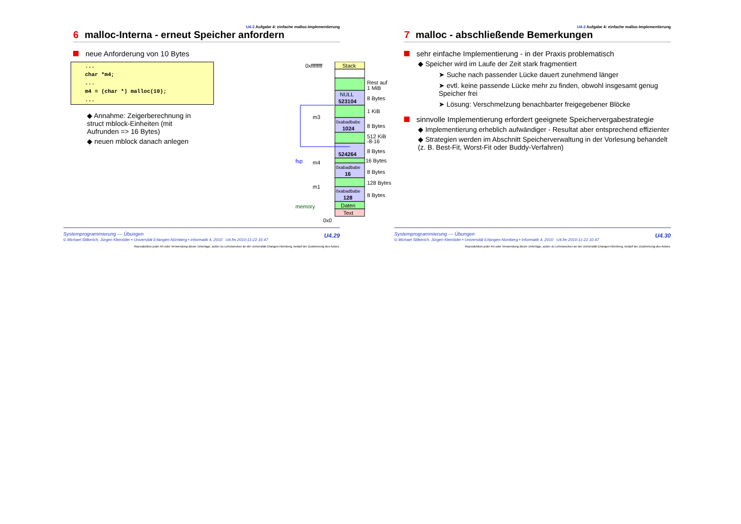U4-2 Aufgabe 4: einfache malloc-Implementierung
6 malloc-Interna - erneut Speicher anfordern
neue Anforderung von 10 Bytes
...
char *m4;
...
m4 = (char *) malloc(10);
...
◆ Annahme: Zeigerberechnung in struct mblock-Einheiten (mit Aufrunden => 16 Bytes)
◆ neuen mblock danach anlegen
0xffffffff
Stack
Rest auf
1 MiB
NULL
523104
8 Bytes
1 KiB
m3
0xabadbabe
1024
8 Bytes
512 KiB
-8-16
fsp
524264
8 Bytes
16 Bytes
m4
0xabadbabe
16
8 Bytes
128 Bytes
m1
0xabadbabe
128
8 Bytes
memory
Daten
Text
0x0
Systemprogrammierung — Übungen
© Michael Stilkerich, Jürgen Kleinöder • Universität Erlangen-Nürnberg • Informatik 4, 2010 U4.fm 2010-11-22 10.47
U4.29
Reproduktion jeder Art oder Verwendung dieser Unterlage, außer zu Lehrzwecken an der Universität Erlangen-Nürnberg, bedarf der Zustimmung des Autors.
U4-2 Aufgabe 4: einfache malloc-Implementierung
7 malloc - abschließende Bemerkungen
sehr einfache Implementierung - in der Praxis problematisch
◆ Speicher wird im Laufe der Zeit stark fragmentiert
➤ Suche nach passender Lücke dauert zunehmend länger
➤ evtl. keine passende Lücke mehr zu finden, obwohl insgesamt genug Speicher frei
➤ Lösung: Verschmelzung benachbarter freigegebener Blöcke
sinnvolle Implementierung erfordert geeignete Speichervergabestrategie
◆ Implementierung erheblich aufwändiger - Resultat aber entsprechend effizienter
◆ Strategien werden im Abschnitt Speicherverwaltung in der Vorlesung behandelt
(z. B. Best-Fit, Worst-Fit oder Buddy-Verfahren)
Systemprogrammierung — Übungen
© Michael Stilkerich, Jürgen Kleinöder • Universität Erlangen-Nürnberg • Informatik 4, 2010 U4.fm 2010-11-22 10.47
U4.30
Reproduktion jeder Art oder Verwendung dieser Unterlage, außer zu Lehrzwecken an der Universität Erlangen-Nürnberg, bedarf der Zustimmung des Autors.